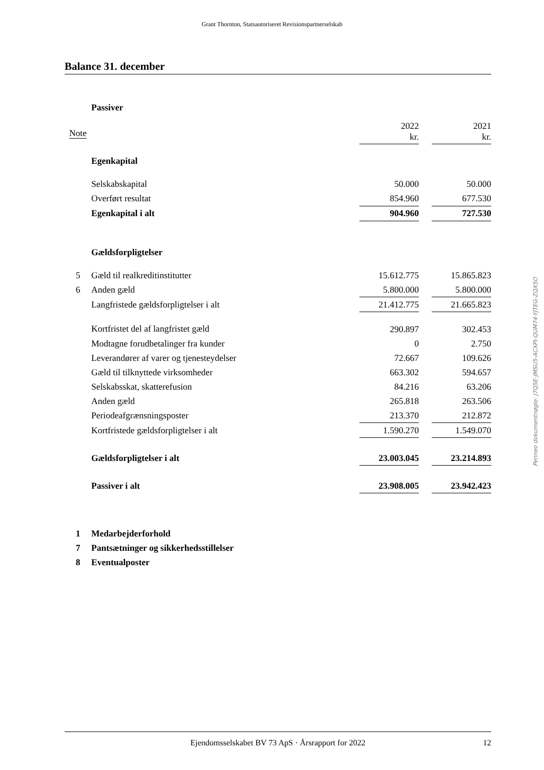Grant Thornton, Statsautoriseret Revisionspartnerselskab
Balance 31. december
| | Passiver | | | |
| Note | | 2022 kr. | | 2021 kr. |
| | Egenkapital | | | |
| | Selskabskapital | 50.000 | | 50.000 |
| | Overført resultat | 854.960 | | 677.530 |
| | Egenkapital i alt | 904.960 | | 727.530 |
| | Gældsforpligtelser | | | |
| 5 | Gæld til realkreditinstitutter | 15.612.775 | | 15.865.823 |
| 6 | Anden gæld | 5.800.000 | | 5.800.000 |
| | Langfristede gældsforpligtelser i alt | 21.412.775 | | 21.665.823 |
| | Kortfristet del af langfristet gæld | 290.897 | | 302.453 |
| | Modtagne forudbetalinger fra kunder | 0 | | 2.750 |
| | Leverandører af varer og tjenesteydelser | 72.667 | | 109.626 |
| | Gæld til tilknyttede virksomheder | 663.302 | | 594.657 |
| | Selskabsskat, skatterefusion | 84.216 | | 63.206 |
| | Anden gæld | 265.818 | | 263.506 |
| | Periodeafgrænsningsposter | 213.370 | | 212.872 |
| | Kortfristede gældsforpligtelser i alt | 1.590.270 | | 1.549.070 |
| | Gældsforpligtelser i alt | 23.003.045 | | 23.214.893 |
| | Passiver i alt | 23.908.005 | | 23.942.423 |
| 1 | Medarbejderforhold | | | |
| 7 | Pantsætninger og sikkerhedsstillelser | | | |
| 8 | Eventualposter | | | |
Penneo dokumentnøgle: J7Q5E-JMSU5-ACXPI-QUM74-YJTEG-ZQX5O
Ejendomsselskabet BV 73 ApS · Årsrapport for 2022 12